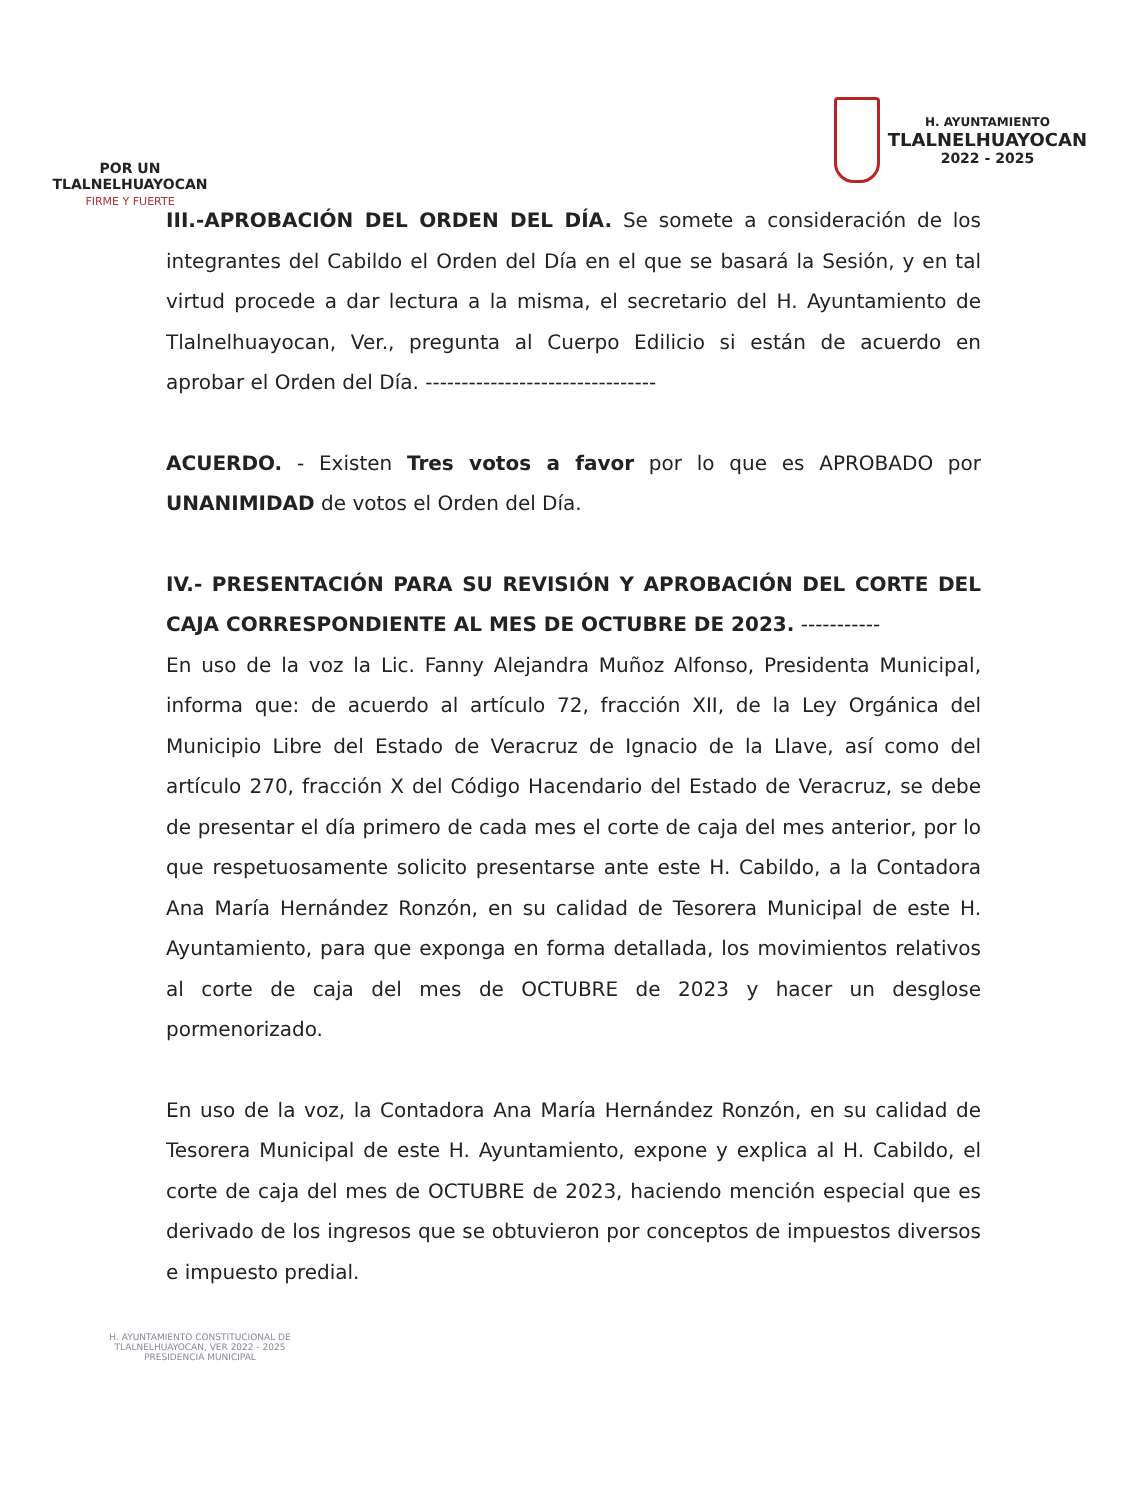POR UN
TLALNELHUAYOCAN
FIRME Y FUERTE
H. AYUNTAMIENTO
TLALNELHUAYOCAN
2022 - 2025
III.-APROBACIÓN DEL ORDEN DEL DÍA. Se somete a consideración de los integrantes del Cabildo el Orden del Día en el que se basará la Sesión, y en tal virtud procede a dar lectura a la misma, el secretario del H. Ayuntamiento de Tlalnelhuayocan, Ver., pregunta al Cuerpo Edilicio si están de acuerdo en aprobar el Orden del Día. --------------------------------
ACUERDO. - Existen Tres votos a favor por lo que es APROBADO por UNANIMIDAD de votos el Orden del Día.
IV.- PRESENTACIÓN PARA SU REVISIÓN Y APROBACIÓN DEL CORTE DEL CAJA CORRESPONDIENTE AL MES DE OCTUBRE DE 2023. -----------
En uso de la voz la Lic. Fanny Alejandra Muñoz Alfonso, Presidenta Municipal, informa que: de acuerdo al artículo 72, fracción XII, de la Ley Orgánica del Municipio Libre del Estado de Veracruz de Ignacio de la Llave, así como del artículo 270, fracción X del Código Hacendario del Estado de Veracruz, se debe de presentar el día primero de cada mes el corte de caja del mes anterior, por lo que respetuosamente solicito presentarse ante este H. Cabildo, a la Contadora Ana María Hernández Ronzón, en su calidad de Tesorera Municipal de este H. Ayuntamiento, para que exponga en forma detallada, los movimientos relativos al corte de caja del mes de OCTUBRE de 2023 y hacer un desglose pormenorizado.
En uso de la voz, la Contadora Ana María Hernández Ronzón, en su calidad de Tesorera Municipal de este H. Ayuntamiento, expone y explica al H. Cabildo, el corte de caja del mes de OCTUBRE de 2023, haciendo mención especial que es derivado de los ingresos que se obtuvieron por conceptos de impuestos diversos e impuesto predial.
H. AYUNTAMIENTO CONSTITUCIONAL DE TLALNELHUAYOCAN, VER 2022 - 2025
PRESIDENCIA MUNICIPAL